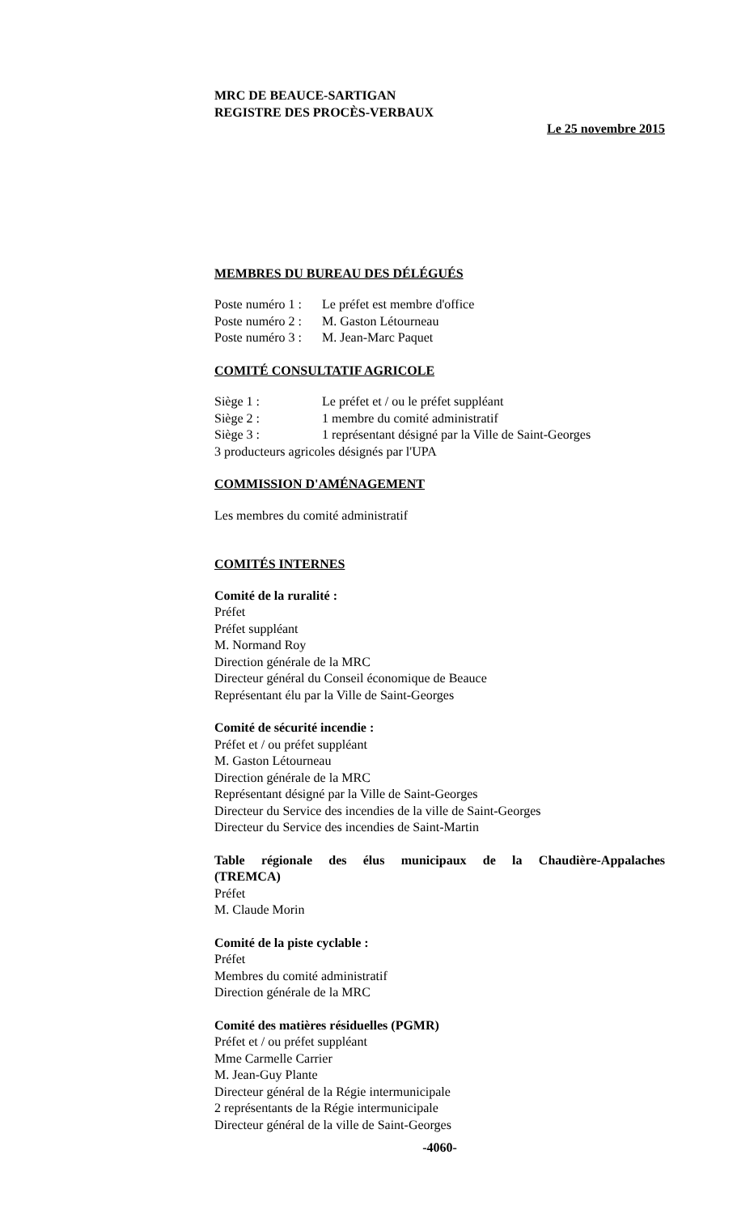MRC DE BEAUCE-SARTIGAN
REGISTRE DES PROCÈS-VERBAUX
Le 25 novembre 2015
MEMBRES DU BUREAU DES DÉLÉGUÉS
Poste numéro 1 : Le préfet est membre d'office
Poste numéro 2 : M. Gaston Létourneau
Poste numéro 3 : M. Jean-Marc Paquet
COMITÉ CONSULTATIF AGRICOLE
Siège 1 : Le préfet et / ou le préfet suppléant
Siège 2 : 1 membre du comité administratif
Siège 3 : 1 représentant désigné par la Ville de Saint-Georges
3 producteurs agricoles désignés par l'UPA
COMMISSION D'AMÉNAGEMENT
Les membres du comité administratif
COMITÉS INTERNES
Comité de la ruralité :
Préfet
Préfet suppléant
M. Normand Roy
Direction générale de la MRC
Directeur général du Conseil économique de Beauce
Représentant élu par la Ville de Saint-Georges
Comité de sécurité incendie :
Préfet et / ou préfet suppléant
M. Gaston Létourneau
Direction générale de la MRC
Représentant désigné par la Ville de Saint-Georges
Directeur du Service des incendies de la ville de Saint-Georges
Directeur du Service des incendies de Saint-Martin
Table régionale des élus municipaux de la Chaudière-Appalaches (TREMCA)
Préfet
M. Claude Morin
Comité de la piste cyclable :
Préfet
Membres du comité administratif
Direction générale de la MRC
Comité des matières résiduelles (PGMR)
Préfet et / ou préfet suppléant
Mme Carmelle Carrier
M. Jean-Guy Plante
Directeur général de la Régie intermunicipale
2 représentants de la Régie intermunicipale
Directeur général de la ville de Saint-Georges
-4060-